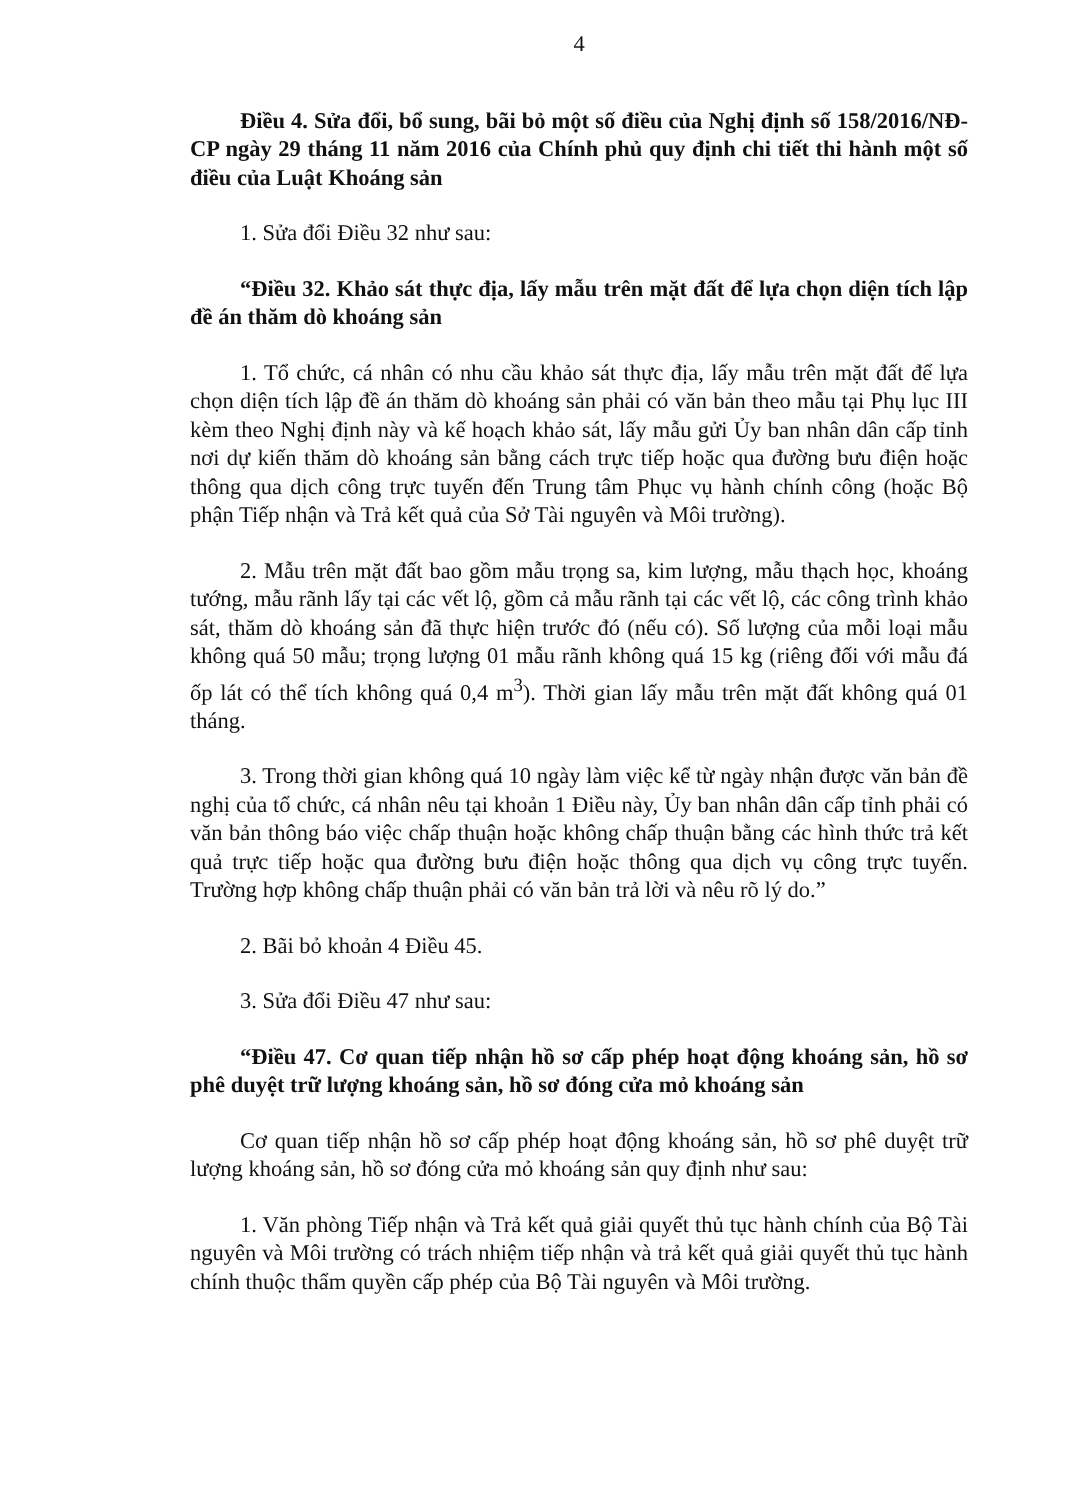4
Điều 4. Sửa đổi, bổ sung, bãi bỏ một số điều của Nghị định số 158/2016/NĐ-CP ngày 29 tháng 11 năm 2016 của Chính phủ quy định chi tiết thi hành một số điều của Luật Khoáng sản
1. Sửa đổi Điều 32 như sau:
“Điều 32. Khảo sát thực địa, lấy mẫu trên mặt đất để lựa chọn diện tích lập đề án thăm dò khoáng sản
1. Tổ chức, cá nhân có nhu cầu khảo sát thực địa, lấy mẫu trên mặt đất để lựa chọn diện tích lập đề án thăm dò khoáng sản phải có văn bản theo mẫu tại Phụ lục III kèm theo Nghị định này và kế hoạch khảo sát, lấy mẫu gửi Ủy ban nhân dân cấp tỉnh nơi dự kiến thăm dò khoáng sản bằng cách trực tiếp hoặc qua đường bưu điện hoặc thông qua dịch công trực tuyến đến Trung tâm Phục vụ hành chính công (hoặc Bộ phận Tiếp nhận và Trả kết quả của Sở Tài nguyên và Môi trường).
2. Mẫu trên mặt đất bao gồm mẫu trọng sa, kim lượng, mẫu thạch học, khoáng tướng, mẫu rãnh lấy tại các vết lộ, gồm cả mẫu rãnh tại các vết lộ, các công trình khảo sát, thăm dò khoáng sản đã thực hiện trước đó (nếu có). Số lượng của mỗi loại mẫu không quá 50 mẫu; trọng lượng 01 mẫu rãnh không quá 15 kg (riêng đối với mẫu đá ốp lát có thể tích không quá 0,4 m<sup>3</sup>). Thời gian lấy mẫu trên mặt đất không quá 01 tháng.
3. Trong thời gian không quá 10 ngày làm việc kể từ ngày nhận được văn bản đề nghị của tổ chức, cá nhân nêu tại khoản 1 Điều này, Ủy ban nhân dân cấp tỉnh phải có văn bản thông báo việc chấp thuận hoặc không chấp thuận bằng các hình thức trả kết quả trực tiếp hoặc qua đường bưu điện hoặc thông qua dịch vụ công trực tuyến. Trường hợp không chấp thuận phải có văn bản trả lời và nêu rõ lý do.”
2. Bãi bỏ khoản 4 Điều 45.
3. Sửa đổi Điều 47 như sau:
“Điều 47. Cơ quan tiếp nhận hồ sơ cấp phép hoạt động khoáng sản, hồ sơ phê duyệt trữ lượng khoáng sản, hồ sơ đóng cửa mỏ khoáng sản
Cơ quan tiếp nhận hồ sơ cấp phép hoạt động khoáng sản, hồ sơ phê duyệt trữ lượng khoáng sản, hồ sơ đóng cửa mỏ khoáng sản quy định như sau:
1. Văn phòng Tiếp nhận và Trả kết quả giải quyết thủ tục hành chính của Bộ Tài nguyên và Môi trường có trách nhiệm tiếp nhận và trả kết quả giải quyết thủ tục hành chính thuộc thẩm quyền cấp phép của Bộ Tài nguyên và Môi trường.